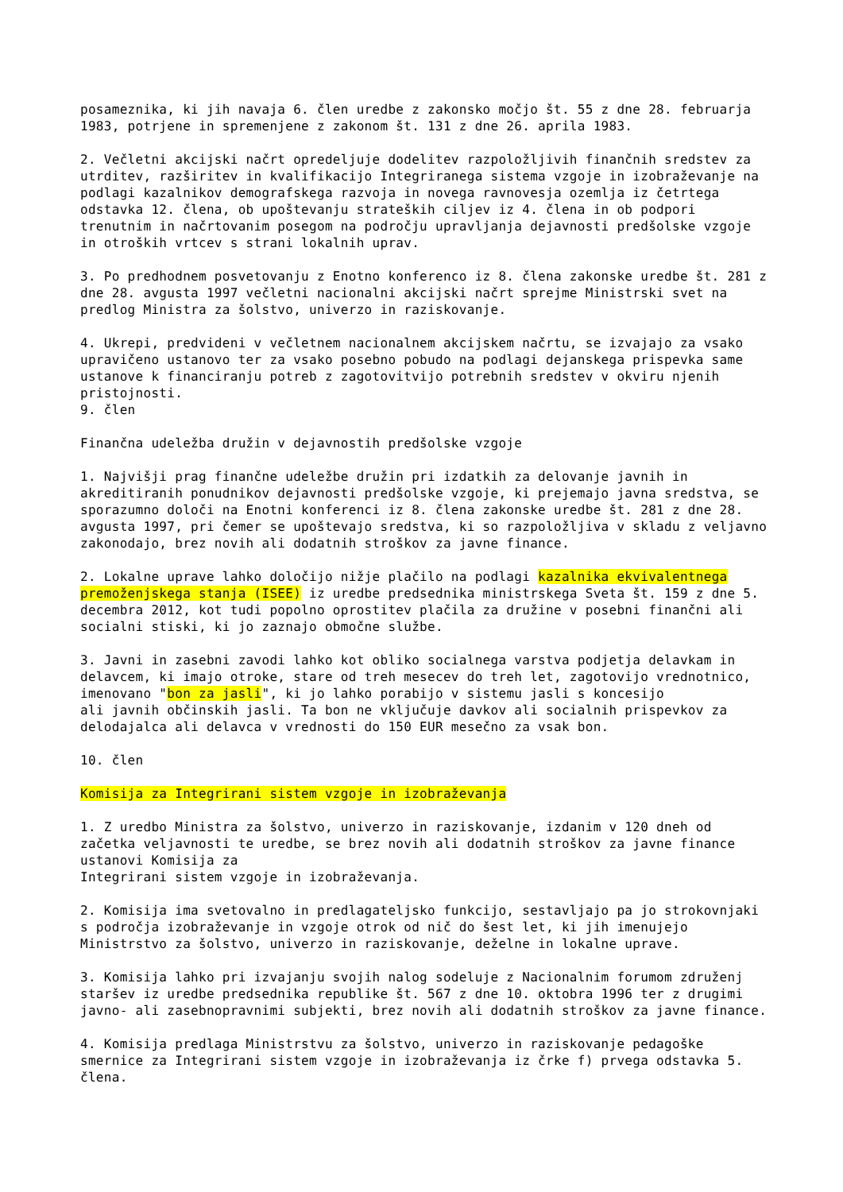posameznika, ki jih navaja 6. člen uredbe z zakonsko močjo št. 55 z dne 28. februarja 1983, potrjene in spremenjene z zakonom št. 131 z dne 26. aprila 1983. 2. Večletni akcijski načrt opredeljuje dodelitev razpoložljivih finančnih sredstev za utrditev, razširitev in kvalifikacijo Integriranega sistema vzgoje in izobraževanje na podlagi kazalnikov demografskega razvoja in novega ravnovesja ozemlja iz četrtega odstavka 12. člena, ob upoštevanju strateških ciljev iz 4. člena in ob podpori trenutnim in načrtovanim posegom na področju upravljanja dejavnosti predšolske vzgoje in otroških vrtcev s strani lokalnih uprav. 3. Po predhodnem posvetovanju z Enotno konferenco iz 8. člena zakonske uredbe št. 281 z dne 28. avgusta 1997 večletni nacionalni akcijski načrt sprejme Ministrski svet na predlog Ministra za šolstvo, univerzo in raziskovanje. 4. Ukrepi, predvideni v večletnem nacionalnem akcijskem načrtu, se izvajajo za vsako upravičeno ustanovo ter za vsako posebno pobudo na podlagi dejanskega prispevka same ustanove k financiranju potreb z zagotovitvijo potrebnih sredstev v okviru njenih pristojnosti. 9. člen Finančna udeležba družin v dejavnostih predšolske vzgoje 1. Najvišji prag finančne udeležbe družin pri izdatkih za delovanje javnih in akreditiranih ponudnikov dejavnosti predšolske vzgoje, ki prejemajo javna sredstva, se sporazumno določi na Enotni konferenci iz 8. člena zakonske uredbe št. 281 z dne 28. avgusta 1997, pri čemer se upoštevajo sredstva, ki so razpoložljiva v skladu z veljavno zakonodajo, brez novih ali dodatnih stroškov za javne finance. 2. Lokalne uprave lahko določijo nižje plačilo na podlagi kazalnika ekvivalentnega premoženjskega stanja (ISEE) iz uredbe predsednika ministrskega Sveta št. 159 z dne 5. decembra 2012, kot tudi popolno oprostitev plačila za družine v posebni finančni ali socialni stiski, ki jo zaznajo območne službe. 3. Javni in zasebni zavodi lahko kot obliko socialnega varstva podjetja delavkam in delavcem, ki imajo otroke, stare od treh mesecev do treh let, zagotovijo vrednotnico, imenovano "bon za jasli", ki jo lahko porabijo v sistemu jasli s koncesijo ali javnih občinskih jasli. Ta bon ne vključuje davkov ali socialnih prispevkov za delodajalca ali delavca v vrednosti do 150 EUR mesečno za vsak bon. 10. člen Komisija za Integrirani sistem vzgoje in izobraževanja 1. Z uredbo Ministra za šolstvo, univerzo in raziskovanje, izdanim v 120 dneh od začetka veljavnosti te uredbe, se brez novih ali dodatnih stroškov za javne finance ustanovi Komisija za Integrirani sistem vzgoje in izobraževanja. 2. Komisija ima svetovalno in predlagateljsko funkcijo, sestavljajo pa jo strokovnjaki s področja izobraževanje in vzgoje otrok od nič do šest let, ki jih imenujejo Ministrstvo za šolstvo, univerzo in raziskovanje, deželne in lokalne uprave. 3. Komisija lahko pri izvajanju svojih nalog sodeluje z Nacionalnim forumom združenj staršev iz uredbe predsednika republike št. 567 z dne 10. oktobra 1996 ter z drugimi javno- ali zasebnopravnimi subjekti, brez novih ali dodatnih stroškov za javne finance. 4. Komisija predlaga Ministrstvu za šolstvo, univerzo in raziskovanje pedagoške smernice za Integrirani sistem vzgoje in izobraževanja iz črke f) prvega odstavka 5. člena.